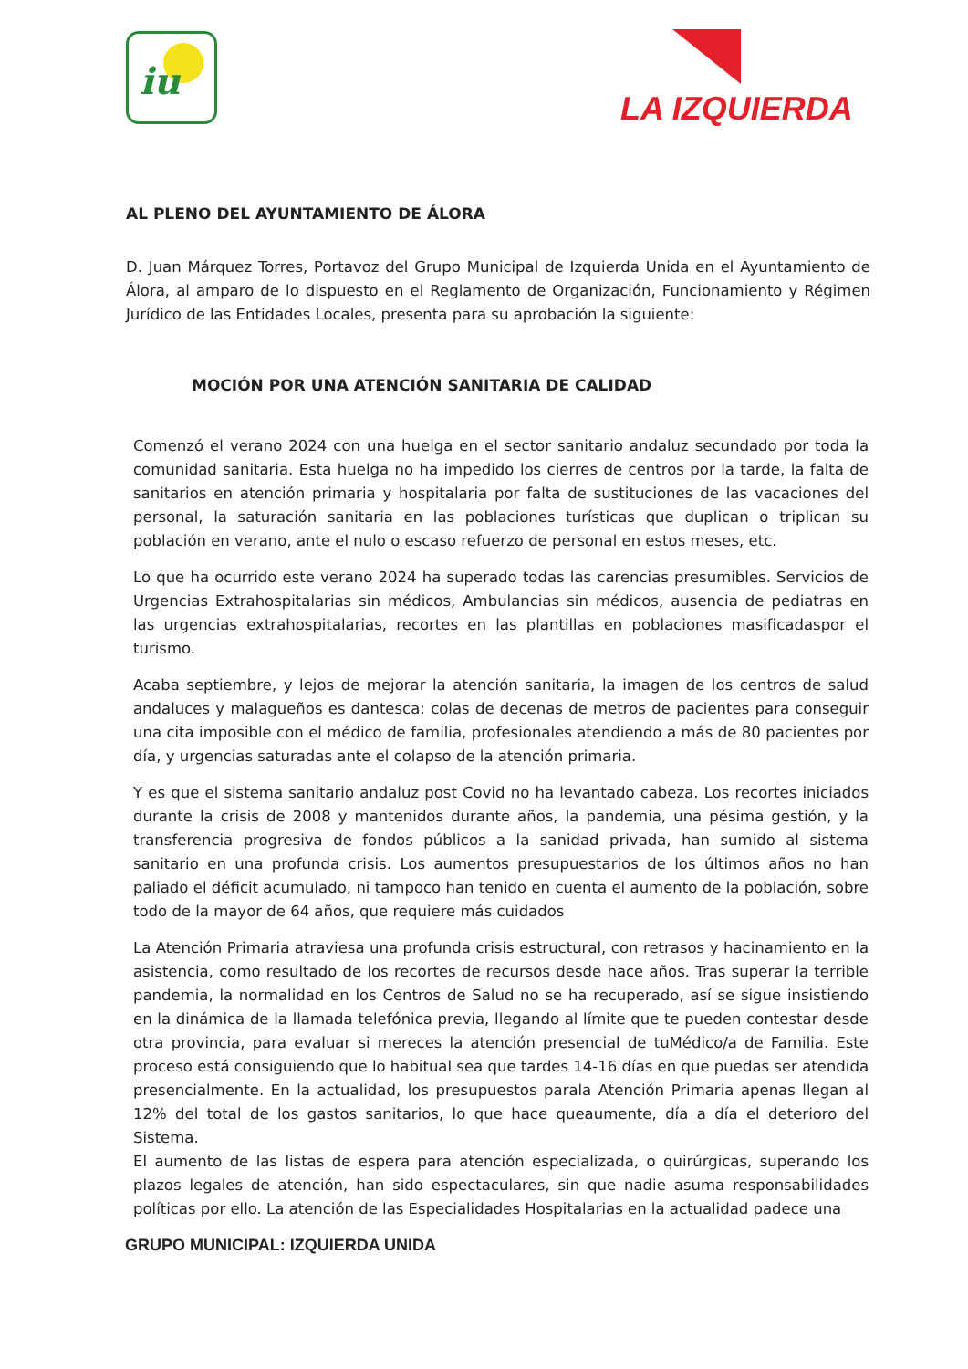iu
LA IZQUIERDA
AL PLENO DEL AYUNTAMIENTO DE ÁLORA
D. Juan Márquez Torres, Portavoz del Grupo Municipal de Izquierda Unida en el Ayuntamiento de Álora, al amparo de lo dispuesto en el Reglamento de Organización, Funcionamiento y Régimen Jurídico de las Entidades Locales, presenta para su aprobación la siguiente:
MOCIÓN POR UNA ATENCIÓN SANITARIA DE CALIDAD
Comenzó el verano 2024 con una huelga en el sector sanitario andaluz secundado por toda la comunidad sanitaria. Esta huelga no ha impedido los cierres de centros por la tarde, la falta de sanitarios en atención primaria y hospitalaria por falta de sustituciones de las vacaciones del personal, la saturación sanitaria en las poblaciones turísticas que duplican o triplican su población en verano, ante el nulo o escaso refuerzo de personal en estos meses, etc.
Lo que ha ocurrido este verano 2024 ha superado todas las carencias presumibles. Servicios de Urgencias Extrahospitalarias sin médicos, Ambulancias sin médicos, ausencia de pediatras en las urgencias extrahospitalarias, recortes en las plantillas en poblaciones masificadaspor el turismo.
Acaba septiembre, y lejos de mejorar la atención sanitaria, la imagen de los centros de salud andaluces y malagueños es dantesca: colas de decenas de metros de pacientes para conseguir una cita imposible con el médico de familia, profesionales atendiendo a más de 80 pacientes por día, y urgencias saturadas ante el colapso de la atención primaria.
Y es que el sistema sanitario andaluz post Covid no ha levantado cabeza. Los recortes iniciados durante la crisis de 2008 y mantenidos durante años, la pandemia, una pésima gestión, y la transferencia progresiva de fondos públicos a la sanidad privada, han sumido al sistema sanitario en una profunda crisis. Los aumentos presupuestarios de los últimos años no han paliado el déficit acumulado, ni tampoco han tenido en cuenta el aumento de la población, sobre todo de la mayor de 64 años, que requiere más cuidados
La Atención Primaria atraviesa una profunda crisis estructural, con retrasos y hacinamiento en la asistencia, como resultado de los recortes de recursos desde hace años. Tras superar la terrible pandemia, la normalidad en los Centros de Salud no se ha recuperado, así se sigue insistiendo en la dinámica de la llamada telefónica previa, llegando al límite que te pueden contestar desde otra provincia, para evaluar si mereces la atención presencial de tuMédico/a de Familia. Este proceso está consiguiendo que lo habitual sea que tardes 14-16 días en que puedas ser atendida presencialmente. En la actualidad, los presupuestos parala Atención Primaria apenas llegan al 12% del total de los gastos sanitarios, lo que hace queaumente, día a día el deterioro del Sistema.
El aumento de las listas de espera para atención especializada, o quirúrgicas, superando los plazos legales de atención, han sido espectaculares, sin que nadie asuma responsabilidades políticas por ello. La atención de las Especialidades Hospitalarias en la actualidad padece una
GRUPO MUNICIPAL: IZQUIERDA UNIDA